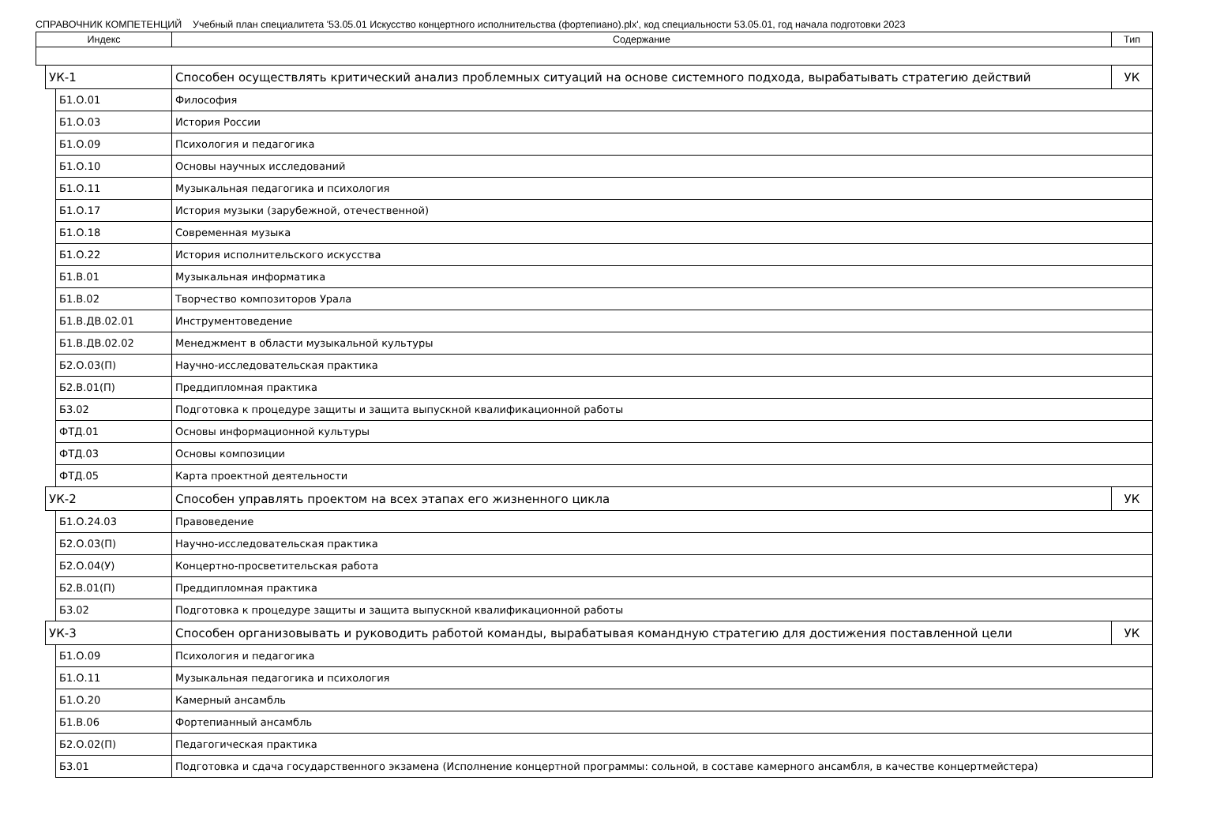СПРАВОЧНИК КОМПЕТЕНЦИЙ Учебный план специалитета '53.05.01 Искусство концертного исполнительства (фортепиано).plx', код специальности 53.05.01, год начала подготовки 2023
| Индекс | | | Содержание | Тип |
| --- | --- | --- | --- | --- |
| | УК-1 | | Способен осуществлять критический анализ проблемных ситуаций на основе системного подхода, вырабатывать стратегию действий | УК |
| | | Б1.О.01 | Философия | |
| | | Б1.О.03 | История России | |
| | | Б1.О.09 | Психология и педагогика | |
| | | Б1.О.10 | Основы научных исследований | |
| | | Б1.О.11 | Музыкальная педагогика и психология | |
| | | Б1.О.17 | История музыки (зарубежной, отечественной) | |
| | | Б1.О.18 | Современная музыка | |
| | | Б1.О.22 | История исполнительского искусства | |
| | | Б1.В.01 | Музыкальная информатика | |
| | | Б1.В.02 | Творчество композиторов Урала | |
| | | Б1.В.ДВ.02.01 | Инструментоведение | |
| | | Б1.В.ДВ.02.02 | Менеджмент в области музыкальной культуры | |
| | | Б2.О.03(П) | Научно-исследовательская практика | |
| | | Б2.В.01(П) | Преддипломная практика | |
| | | Б3.02 | Подготовка к процедуре защиты и защита выпускной квалификационной работы | |
| | | ФТД.01 | Основы информационной культуры | |
| | | ФТД.03 | Основы композиции | |
| | | ФТД.05 | Карта проектной деятельности | |
| | УК-2 | | Способен управлять проектом на всех этапах его жизненного цикла | УК |
| | | Б1.О.24.03 | Правоведение | |
| | | Б2.О.03(П) | Научно-исследовательская практика | |
| | | Б2.О.04(У) | Концертно-просветительская работа | |
| | | Б2.В.01(П) | Преддипломная практика | |
| | | Б3.02 | Подготовка к процедуре защиты и защита выпускной квалификационной работы | |
| | УК-3 | | Способен организовывать и руководить работой команды, вырабатывая командную стратегию для достижения поставленной цели | УК |
| | | Б1.О.09 | Психология и педагогика | |
| | | Б1.О.11 | Музыкальная педагогика и психология | |
| | | Б1.О.20 | Камерный ансамбль | |
| | | Б1.В.06 | Фортепианный ансамбль | |
| | | Б2.О.02(П) | Педагогическая практика | |
| | | Б3.01 | Подготовка и сдача государственного экзамена (Исполнение концертной программы: сольной, в составе камерного ансамбля, в качестве концертмейстера) | |